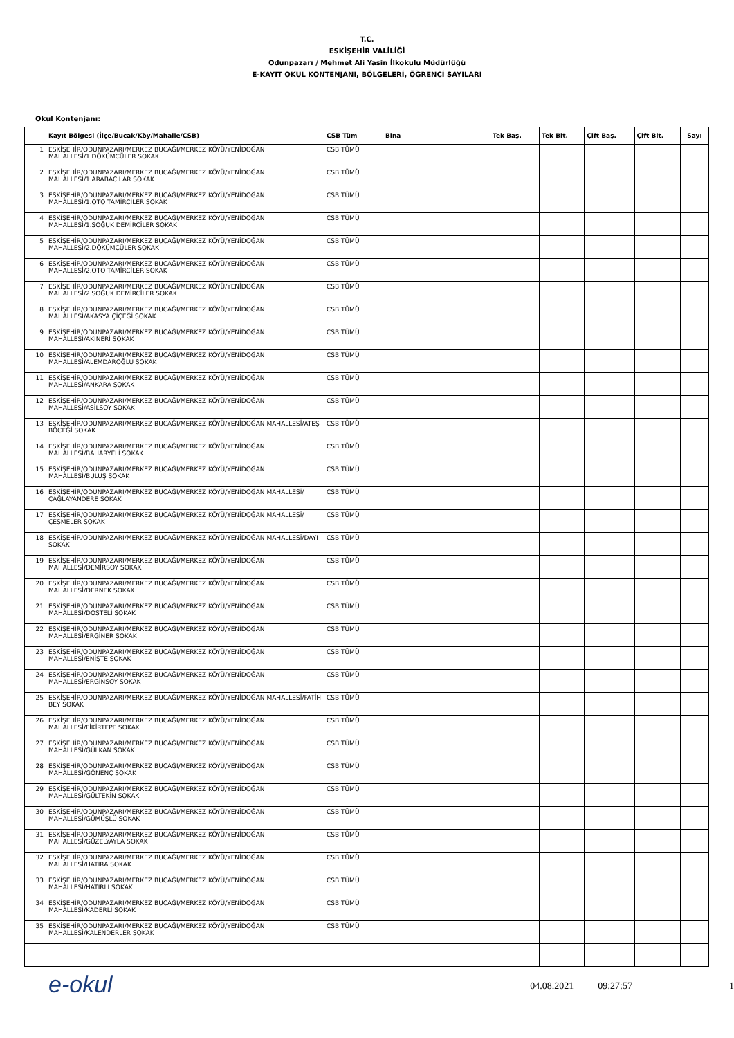T.C.
ESKİŞEHİR VALİLİĞİ
Odunpazarı / Mehmet Ali Yasin İlkokulu Müdürlüğü
E-KAYIT OKUL KONTENJANI, BÖLGELERİ, ÖĞRENCİ SAYILARI
Okul Kontenjanı:
| | Kayıt Bölgesi (İlçe/Bucak/Köy/Mahalle/CSB) | CSB Tüm | Bina | Tek Baş. | Tek Bit. | Çift Baş. | Çift Bit. | Sayı |
| --- | --- | --- | --- | --- | --- | --- | --- | --- |
| 1 | ESKİŞEHİR/ODUNPAZARI/MERKEZ BUCAĞI/MERKEZ KÖYÜ/YENİDOĞAN MAHALLESİ/1.DÖKÜMCÜLER SOKAK | CSB TÜMÜ | | | | | | |
| 2 | ESKİŞEHİR/ODUNPAZARI/MERKEZ BUCAĞI/MERKEZ KÖYÜ/YENİDOĞAN MAHALLESİ/1.ARABACILAR SOKAK | CSB TÜMÜ | | | | | | |
| 3 | ESKİŞEHİR/ODUNPAZARI/MERKEZ BUCAĞI/MERKEZ KÖYÜ/YENİDOĞAN MAHALLESİ/1.OTO TAMİRCİLER SOKAK | CSB TÜMÜ | | | | | | |
| 4 | ESKİŞEHİR/ODUNPAZARI/MERKEZ BUCAĞI/MERKEZ KÖYÜ/YENİDOĞAN MAHALLESİ/1.SOĞUK DEMİRCİLER SOKAK | CSB TÜMÜ | | | | | | |
| 5 | ESKİŞEHİR/ODUNPAZARI/MERKEZ BUCAĞI/MERKEZ KÖYÜ/YENİDOĞAN MAHALLESİ/2.DÖKÜMCÜLER SOKAK | CSB TÜMÜ | | | | | | |
| 6 | ESKİŞEHİR/ODUNPAZARI/MERKEZ BUCAĞI/MERKEZ KÖYÜ/YENİDOĞAN MAHALLESİ/2.OTO TAMİRCİLER SOKAK | CSB TÜMÜ | | | | | | |
| 7 | ESKİŞEHİR/ODUNPAZARI/MERKEZ BUCAĞI/MERKEZ KÖYÜ/YENİDOĞAN MAHALLESİ/2.SOĞUK DEMİRCİLER SOKAK | CSB TÜMÜ | | | | | | |
| 8 | ESKİŞEHİR/ODUNPAZARI/MERKEZ BUCAĞI/MERKEZ KÖYÜ/YENİDOĞAN MAHALLESİ/AKASYA ÇİÇEĞİ SOKAK | CSB TÜMÜ | | | | | | |
| 9 | ESKİŞEHİR/ODUNPAZARI/MERKEZ BUCAĞI/MERKEZ KÖYÜ/YENİDOĞAN MAHALLESİ/AKINERİ SOKAK | CSB TÜMÜ | | | | | | |
| 10 | ESKİŞEHİR/ODUNPAZARI/MERKEZ BUCAĞI/MERKEZ KÖYÜ/YENİDOĞAN MAHALLESİ/ALEMDAROĞLU SOKAK | CSB TÜMÜ | | | | | | |
| 11 | ESKİŞEHİR/ODUNPAZARI/MERKEZ BUCAĞI/MERKEZ KÖYÜ/YENİDOĞAN MAHALLESİ/ANKARA SOKAK | CSB TÜMÜ | | | | | | |
| 12 | ESKİŞEHİR/ODUNPAZARI/MERKEZ BUCAĞI/MERKEZ KÖYÜ/YENİDOĞAN MAHALLESİ/ASİLSOY SOKAK | CSB TÜMÜ | | | | | | |
| 13 | ESKİŞEHİR/ODUNPAZARI/MERKEZ BUCAĞI/MERKEZ KÖYÜ/YENİDOĞAN MAHALLESİ/ATEŞ BÖCEĞİ SOKAK | CSB TÜMÜ | | | | | | |
| 14 | ESKİŞEHİR/ODUNPAZARI/MERKEZ BUCAĞI/MERKEZ KÖYÜ/YENİDOĞAN MAHALLESİ/BAHARYELİ SOKAK | CSB TÜMÜ | | | | | | |
| 15 | ESKİŞEHİR/ODUNPAZARI/MERKEZ BUCAĞI/MERKEZ KÖYÜ/YENİDOĞAN MAHALLESİ/BULUŞ SOKAK | CSB TÜMÜ | | | | | | |
| 16 | ESKİŞEHİR/ODUNPAZARI/MERKEZ BUCAĞI/MERKEZ KÖYÜ/YENİDOĞAN MAHALLESİ/ÇAĞLAYANDERE SOKAK | CSB TÜMÜ | | | | | | |
| 17 | ESKİŞEHİR/ODUNPAZARI/MERKEZ BUCAĞI/MERKEZ KÖYÜ/YENİDOĞAN MAHALLESİ/ÇEŞMELER SOKAK | CSB TÜMÜ | | | | | | |
| 18 | ESKİŞEHİR/ODUNPAZARI/MERKEZ BUCAĞI/MERKEZ KÖYÜ/YENİDOĞAN MAHALLESİ/DAYI SOKAK | CSB TÜMÜ | | | | | | |
| 19 | ESKİŞEHİR/ODUNPAZARI/MERKEZ BUCAĞI/MERKEZ KÖYÜ/YENİDOĞAN MAHALLESİ/DEMİRSOY SOKAK | CSB TÜMÜ | | | | | | |
| 20 | ESKİŞEHİR/ODUNPAZARI/MERKEZ BUCAĞI/MERKEZ KÖYÜ/YENİDOĞAN MAHALLESİ/DERNEK SOKAK | CSB TÜMÜ | | | | | | |
| 21 | ESKİŞEHİR/ODUNPAZARI/MERKEZ BUCAĞI/MERKEZ KÖYÜ/YENİDOĞAN MAHALLESİ/DOSTELİ SOKAK | CSB TÜMÜ | | | | | | |
| 22 | ESKİŞEHİR/ODUNPAZARI/MERKEZ BUCAĞI/MERKEZ KÖYÜ/YENİDOĞAN MAHALLESİ/ERGİNER SOKAK | CSB TÜMÜ | | | | | | |
| 23 | ESKİŞEHİR/ODUNPAZARI/MERKEZ BUCAĞI/MERKEZ KÖYÜ/YENİDOĞAN MAHALLESİ/ENİŞTE SOKAK | CSB TÜMÜ | | | | | | |
| 24 | ESKİŞEHİR/ODUNPAZARI/MERKEZ BUCAĞI/MERKEZ KÖYÜ/YENİDOĞAN MAHALLESİ/ERGİNSOY SOKAK | CSB TÜMÜ | | | | | | |
| 25 | ESKİŞEHİR/ODUNPAZARI/MERKEZ BUCAĞI/MERKEZ KÖYÜ/YENİDOĞAN MAHALLESİ/FATİH BEY SOKAK | CSB TÜMÜ | | | | | | |
| 26 | ESKİŞEHİR/ODUNPAZARI/MERKEZ BUCAĞI/MERKEZ KÖYÜ/YENİDOĞAN MAHALLESİ/FİKİRTEPE SOKAK | CSB TÜMÜ | | | | | | |
| 27 | ESKİŞEHİR/ODUNPAZARI/MERKEZ BUCAĞI/MERKEZ KÖYÜ/YENİDOĞAN MAHALLESİ/GÜLKAN SOKAK | CSB TÜMÜ | | | | | | |
| 28 | ESKİŞEHİR/ODUNPAZARI/MERKEZ BUCAĞI/MERKEZ KÖYÜ/YENİDOĞAN MAHALLESİ/GÖNENÇ SOKAK | CSB TÜMÜ | | | | | | |
| 29 | ESKİŞEHİR/ODUNPAZARI/MERKEZ BUCAĞI/MERKEZ KÖYÜ/YENİDOĞAN MAHALLESİ/GÜLTEKİN SOKAK | CSB TÜMÜ | | | | | | |
| 30 | ESKİŞEHİR/ODUNPAZARI/MERKEZ BUCAĞI/MERKEZ KÖYÜ/YENİDOĞAN MAHALLESİ/GÜMÜŞLÜ SOKAK | CSB TÜMÜ | | | | | | |
| 31 | ESKİŞEHİR/ODUNPAZARI/MERKEZ BUCAĞI/MERKEZ KÖYÜ/YENİDOĞAN MAHALLESİ/GÜZELYAYLA SOKAK | CSB TÜMÜ | | | | | | |
| 32 | ESKİŞEHİR/ODUNPAZARI/MERKEZ BUCAĞI/MERKEZ KÖYÜ/YENİDOĞAN MAHALLESİ/HATIRA SOKAK | CSB TÜMÜ | | | | | | |
| 33 | ESKİŞEHİR/ODUNPAZARI/MERKEZ BUCAĞI/MERKEZ KÖYÜ/YENİDOĞAN MAHALLESİ/HATIRLI SOKAK | CSB TÜMÜ | | | | | | |
| 34 | ESKİŞEHİR/ODUNPAZARI/MERKEZ BUCAĞI/MERKEZ KÖYÜ/YENİDOĞAN MAHALLESİ/KADERLİ SOKAK | CSB TÜMÜ | | | | | | |
| 35 | ESKİŞEHİR/ODUNPAZARI/MERKEZ BUCAĞI/MERKEZ KÖYÜ/YENİDOĞAN MAHALLESİ/KALENDERLER SOKAK | CSB TÜMÜ | | | | | | |
e-okul
04.08.2021 09:27:57 1